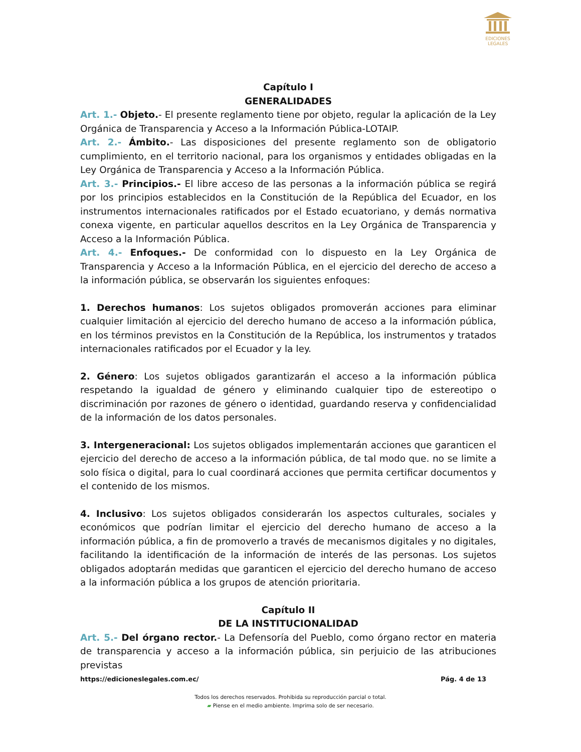EDICIONES
LEGALES
Capítulo I
GENERALIDADES
Art. 1.- Objeto.- El presente reglamento tiene por objeto, regular la aplicación de la Ley Orgánica de Transparencia y Acceso a la Información Pública-LOTAIP.
Art. 2.- Ámbito.- Las disposiciones del presente reglamento son de obligatorio cumplimiento, en el territorio nacional, para los organismos y entidades obligadas en la Ley Orgánica de Transparencia y Acceso a la Información Pública.
Art. 3.- Principios.- El libre acceso de las personas a la información pública se regirá por los principios establecidos en la Constitución de la República del Ecuador, en los instrumentos internacionales ratificados por el Estado ecuatoriano, y demás normativa conexa vigente, en particular aquellos descritos en la Ley Orgánica de Transparencia y Acceso a la Información Pública.
Art. 4.- Enfoques.- De conformidad con lo dispuesto en la Ley Orgánica de Transparencia y Acceso a la Información Pública, en el ejercicio del derecho de acceso a la información pública, se observarán los siguientes enfoques:
1. Derechos humanos: Los sujetos obligados promoverán acciones para eliminar cualquier limitación al ejercicio del derecho humano de acceso a la información pública, en los términos previstos en la Constitución de la República, los instrumentos y tratados internacionales ratificados por el Ecuador y la ley.
2. Género: Los sujetos obligados garantizarán el acceso a la información pública respetando la igualdad de género y eliminando cualquier tipo de estereotipo o discriminación por razones de género o identidad, guardando reserva y confidencialidad de la información de los datos personales.
3. Intergeneracional: Los sujetos obligados implementarán acciones que garanticen el ejercicio del derecho de acceso a la información pública, de tal modo que. no se limite a solo física o digital, para lo cual coordinará acciones que permita certificar documentos y el contenido de los mismos.
4. Inclusivo: Los sujetos obligados considerarán los aspectos culturales, sociales y económicos que podrían limitar el ejercicio del derecho humano de acceso a la información pública, a fin de promoverlo a través de mecanismos digitales y no digitales, facilitando la identificación de la información de interés de las personas. Los sujetos obligados adoptarán medidas que garanticen el ejercicio del derecho humano de acceso a la información pública a los grupos de atención prioritaria.
Capítulo II
DE LA INSTITUCIONALIDAD
Art. 5.- Del órgano rector.- La Defensoría del Pueblo, como órgano rector en materia de transparencia y acceso a la información pública, sin perjuicio de las atribuciones previstas
https://edicioneslegales.com.ec/ Pág. 4 de 13
Todos los derechos reservados. Prohibida su reproducción parcial o total.
▰ Piense en el medio ambiente. Imprima solo de ser necesario.